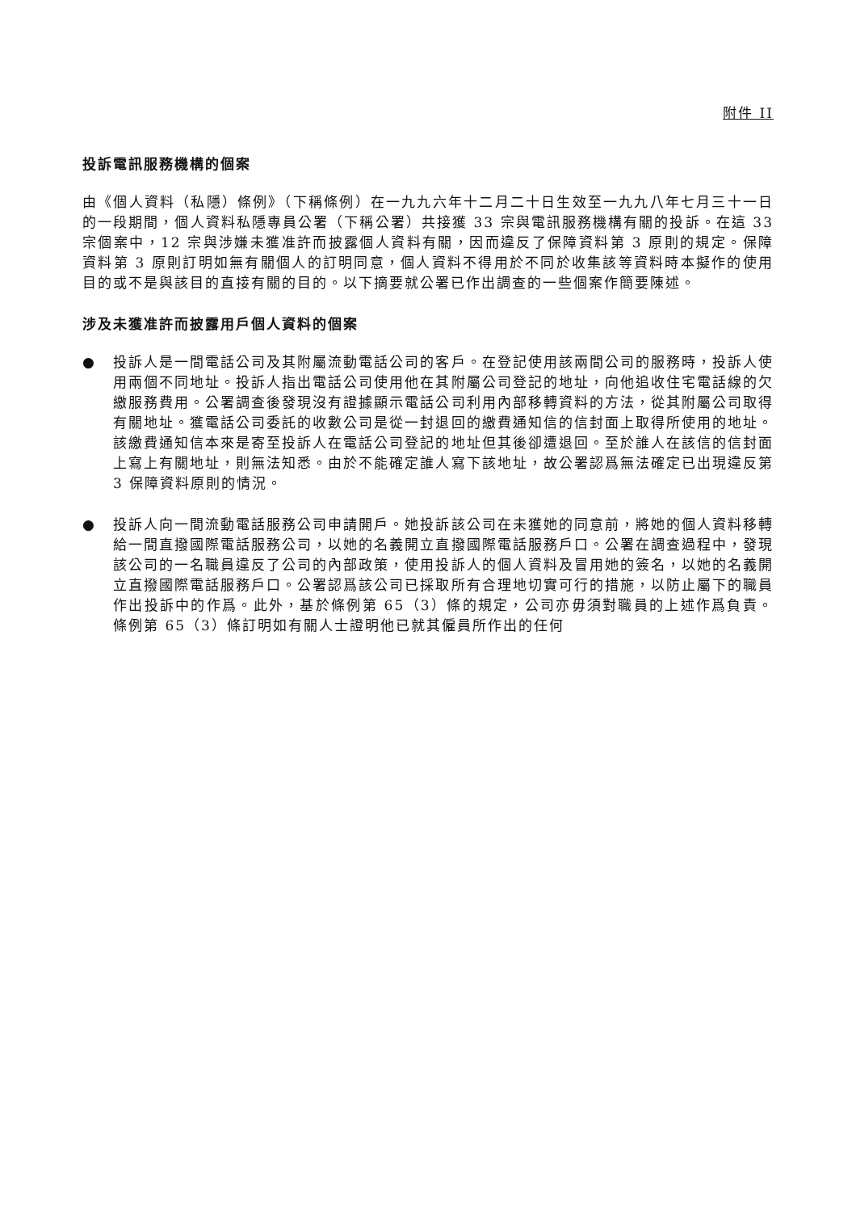附件 II
投訴電訊服務機構的個案
由《個人資料（私隱）條例》（下稱條例）在一九九六年十二月二十日生效至一九九八年七月三十一日的一段期間，個人資料私隱專員公署（下稱公署）共接獲 33 宗與電訊服務機構有關的投訴。在這 33 宗個案中，12 宗與涉嫌未獲准許而披露個人資料有關，因而違反了保障資料第 3 原則的規定。保障資料第 3 原則訂明如無有關個人的訂明同意，個人資料不得用於不同於收集該等資料時本擬作的使用目的或不是與該目的直接有關的目的。以下摘要就公署已作出調查的一些個案作簡要陳述。
涉及未獲准許而披露用戶個人資料的個案
● 投訴人是一間電話公司及其附屬流動電話公司的客戶。在登記使用該兩間公司的服務時，投訴人使用兩個不同地址。投訴人指出電話公司使用他在其附屬公司登記的地址，向他追收住宅電話線的欠繳服務費用。公署調查後發現沒有證據顯示電話公司利用內部移轉資料的方法，從其附屬公司取得有關地址。獲電話公司委託的收數公司是從一封退回的繳費通知信的信封面上取得所使用的地址。該繳費通知信本來是寄至投訴人在電話公司登記的地址但其後卻遭退回。至於誰人在該信的信封面上寫上有關地址，則無法知悉。由於不能確定誰人寫下該地址，故公署認爲無法確定已出現違反第 3 保障資料原則的情況。
● 投訴人向一間流動電話服務公司申請開戶。她投訴該公司在未獲她的同意前，將她的個人資料移轉給一間直撥國際電話服務公司，以她的名義開立直撥國際電話服務戶口。公署在調查過程中，發現該公司的一名職員違反了公司的內部政策，使用投訴人的個人資料及冒用她的簽名，以她的名義開立直撥國際電話服務戶口。公署認爲該公司已採取所有合理地切實可行的措施，以防止屬下的職員作出投訴中的作爲。此外，基於條例第 65（3）條的規定，公司亦毋須對職員的上述作爲負責。條例第 65（3）條訂明如有關人士證明他已就其僱員所作出的任何